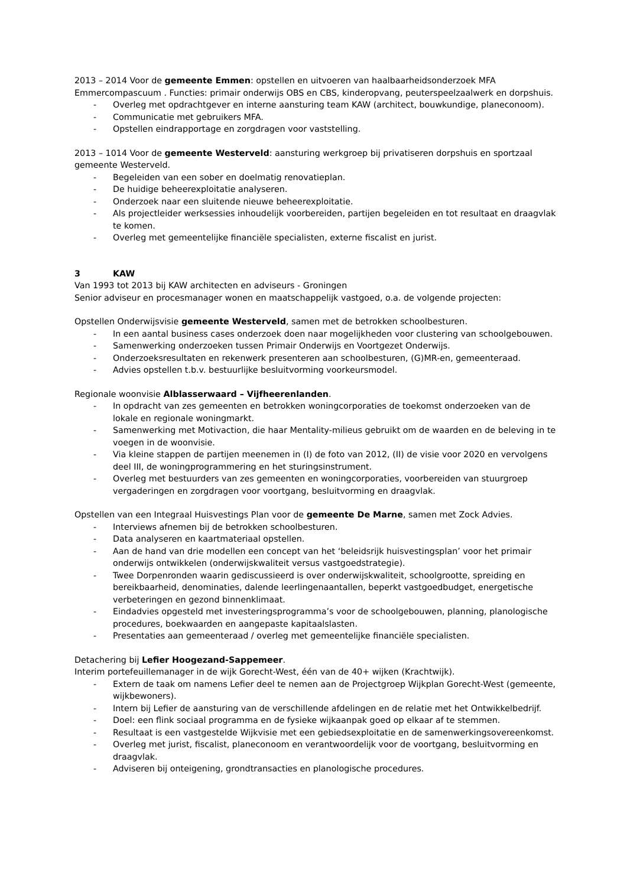2013 – 2014 Voor de gemeente Emmen: opstellen en uitvoeren van haalbaarheidsonderzoek MFA Emmercompascuum . Functies: primair onderwijs OBS en CBS, kinderopvang, peuterspeelzaalwerk en dorpshuis.
- Overleg met opdrachtgever en interne aansturing team KAW (architect, bouwkundige, planeconoom).
- Communicatie met gebruikers MFA.
- Opstellen eindrapportage en zorgdragen voor vaststelling.
2013 – 1014 Voor de gemeente Westerveld: aansturing werkgroep bij privatiseren dorpshuis en sportzaal gemeente Westerveld.
- Begeleiden van een sober en doelmatig renovatieplan.
- De huidige beheerexploitatie analyseren.
- Onderzoek naar een sluitende nieuwe beheerexploitatie.
- Als projectleider werksessies inhoudelijk voorbereiden, partijen begeleiden en tot resultaat en draagvlak te komen.
- Overleg met gemeentelijke financiële specialisten, externe fiscalist en jurist.
3 KAW
Van 1993 tot 2013 bij KAW architecten en adviseurs - Groningen
Senior adviseur en procesmanager wonen en maatschappelijk vastgoed, o.a. de volgende projecten:
Opstellen Onderwijsvisie gemeente Westerveld, samen met de betrokken schoolbesturen.
- In een aantal business cases onderzoek doen naar mogelijkheden voor clustering van schoolgebouwen.
- Samenwerking onderzoeken tussen Primair Onderwijs en Voortgezet Onderwijs.
- Onderzoeksresultaten en rekenwerk presenteren aan schoolbesturen, (G)MR-en, gemeenteraad.
- Advies opstellen t.b.v. bestuurlijke besluitvorming voorkeursmodel.
Regionale woonvisie Alblasserwaard – Vijfheerenlanden.
- In opdracht van zes gemeenten en betrokken woningcorporaties de toekomst onderzoeken van de lokale en regionale woningmarkt.
- Samenwerking met Motivaction, die haar Mentality-milieus gebruikt om de waarden en de beleving in te voegen in de woonvisie.
- Via kleine stappen de partijen meenemen in (I) de foto van 2012, (II) de visie voor 2020 en vervolgens deel III, de woningprogrammering en het sturingsinstrument.
- Overleg met bestuurders van zes gemeenten en woningcorporaties, voorbereiden van stuurgroep vergaderingen en zorgdragen voor voortgang, besluitvorming en draagvlak.
Opstellen van een Integraal Huisvestings Plan voor de gemeente De Marne, samen met Zock Advies.
- Interviews afnemen bij de betrokken schoolbesturen.
- Data analyseren en kaartmateriaal opstellen.
- Aan de hand van drie modellen een concept van het ‘beleidsrijk huisvestingsplan’ voor het primair onderwijs ontwikkelen (onderwijskwaliteit versus vastgoedstrategie).
- Twee Dorpenronden waarin gediscussieerd is over onderwijskwaliteit, schoolgrootte, spreiding en bereikbaarheid, denominaties, dalende leerlingenaantallen, beperkt vastgoedbudget, energetische verbeteringen en gezond binnenklimaat.
- Eindadvies opgesteld met investeringsprogramma’s voor de schoolgebouwen, planning, planologische procedures, boekwaarden en aangepaste kapitaalslasten.
- Presentaties aan gemeenteraad / overleg met gemeentelijke financiële specialisten.
Detachering bij Lefier Hoogezand-Sappemeer.
Interim portefeuillemanager in de wijk Gorecht-West, één van de 40+ wijken (Krachtwijk).
- Extern de taak om namens Lefier deel te nemen aan de Projectgroep Wijkplan Gorecht-West (gemeente, wijkbewoners).
- Intern bij Lefier de aansturing van de verschillende afdelingen en de relatie met het Ontwikkelbedrijf.
- Doel: een flink sociaal programma en de fysieke wijkaanpak goed op elkaar af te stemmen.
- Resultaat is een vastgestelde Wijkvisie met een gebiedsexploitatie en de samenwerkingsovereenkomst.
- Overleg met jurist, fiscalist, planeconoom en verantwoordelijk voor de voortgang, besluitvorming en draagvlak.
- Adviseren bij onteigening, grondtransacties en planologische procedures.